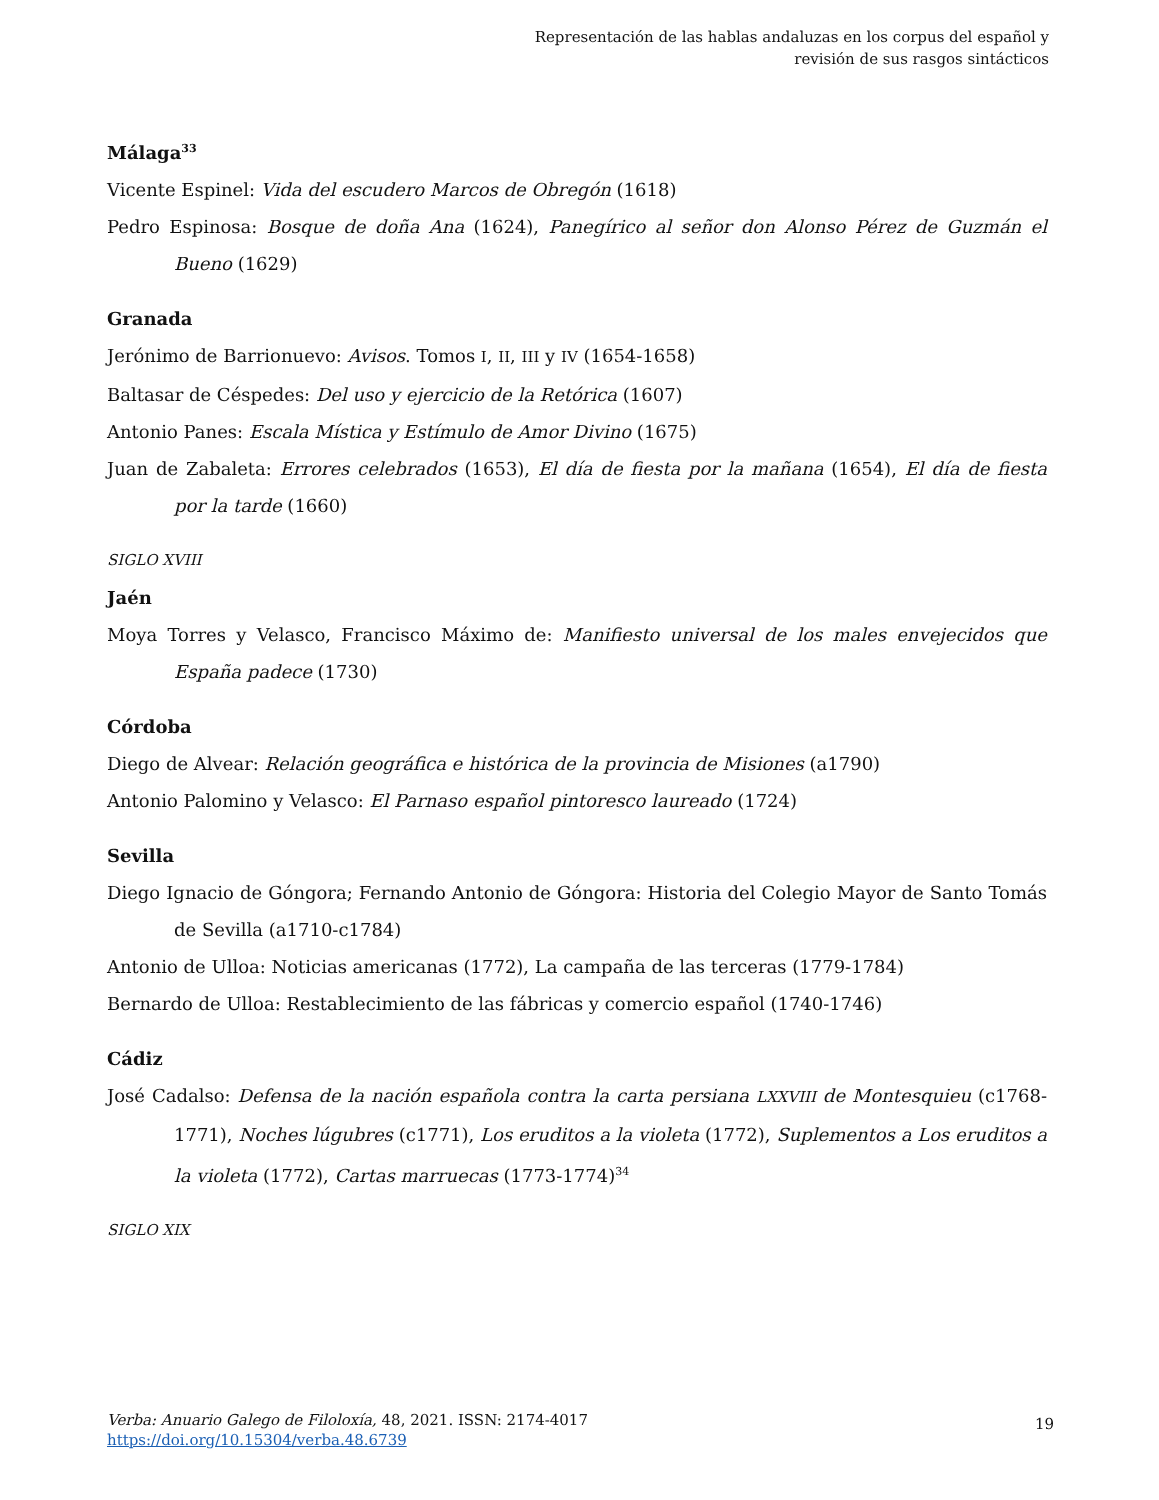Representación de las hablas andaluzas en los corpus del español y
revisión de sus rasgos sintácticos
Málaga<sup>33</sup>
Vicente Espinel: Vida del escudero Marcos de Obregón (1618)
Pedro Espinosa: Bosque de doña Ana (1624), Panegírico al señor don Alonso Pérez de Guzmán el Bueno (1629)
Granada
Jerónimo de Barrionuevo: Avisos. Tomos I, II, III y IV (1654-1658)
Baltasar de Céspedes: Del uso y ejercicio de la Retórica (1607)
Antonio Panes: Escala Mística y Estímulo de Amor Divino (1675)
Juan de Zabaleta: Errores celebrados (1653), El día de fiesta por la mañana (1654), El día de fiesta por la tarde (1660)
SIGLO XVIII
Jaén
Moya Torres y Velasco, Francisco Máximo de: Manifiesto universal de los males envejecidos que España padece (1730)
Córdoba
Diego de Alvear: Relación geográfica e histórica de la provincia de Misiones (a1790)
Antonio Palomino y Velasco: El Parnaso español pintoresco laureado (1724)
Sevilla
Diego Ignacio de Góngora; Fernando Antonio de Góngora: Historia del Colegio Mayor de Santo Tomás de Sevilla (a1710-c1784)
Antonio de Ulloa: Noticias americanas (1772), La campaña de las terceras (1779-1784)
Bernardo de Ulloa: Restablecimiento de las fábricas y comercio español (1740-1746)
Cádiz
José Cadalso: Defensa de la nación española contra la carta persiana LXXVIII de Montesquieu (c1768-1771), Noches lúgubres (c1771), Los eruditos a la violeta (1772), Suplementos a Los eruditos a la violeta (1772), Cartas marruecas (1773-1774)<sup>34</sup>
SIGLO XIX
Verba: Anuario Galego de Filoloxía, 48, 2021. ISSN: 2174-4017
https://doi.org/10.15304/verba.48.6739
19